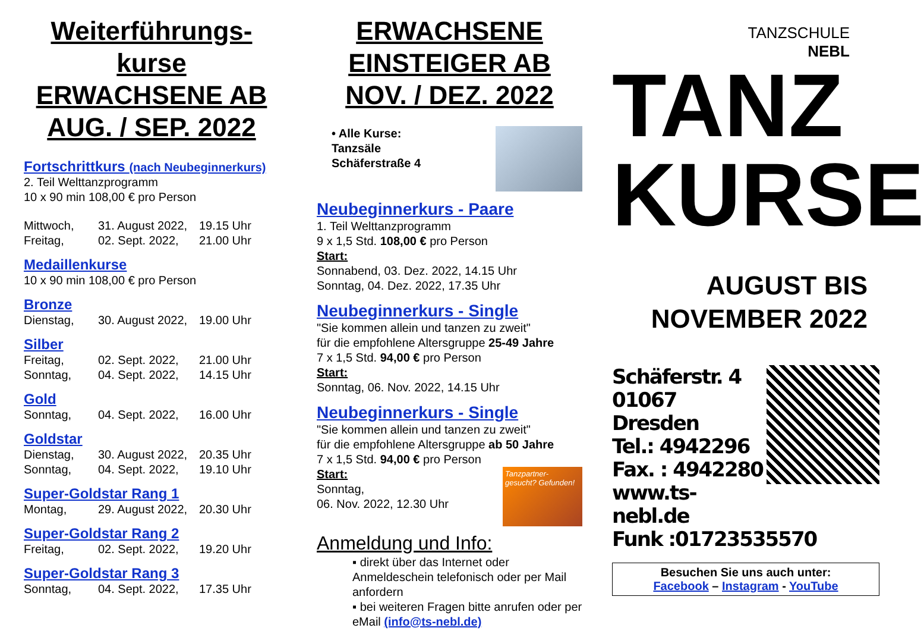Weiterführungs-kurse ERWACHSENE AB AUG. / SEP. 2022
Fortschrittkurs (nach Neubeginnerkurs)
2. Teil Welttanzprogramm
10 x 90 min 108,00 € pro Person
Mittwoch, 31. August 2022, 19.15 Uhr
Freitag, 02. Sept. 2022, 21.00 Uhr
Medaillenkurse
10 x 90 min 108,00 € pro Person
Bronze
Dienstag, 30. August 2022, 19.00 Uhr
Silber
Freitag, 02. Sept. 2022, 21.00 Uhr
Sonntag, 04. Sept. 2022, 14.15 Uhr
Gold
Sonntag, 04. Sept. 2022, 16.00 Uhr
Goldstar
Dienstag, 30. August 2022, 20.35 Uhr
Sonntag, 04. Sept. 2022, 19.10 Uhr
Super-Goldstar Rang 1
Montag, 29. August 2022, 20.30 Uhr
Super-Goldstar Rang 2
Freitag, 02. Sept. 2022, 19.20 Uhr
Super-Goldstar Rang 3
Sonntag, 04. Sept. 2022, 17.35 Uhr
ERWACHSENE EINSTEIGER AB NOV. / DEZ. 2022
• Alle Kurse:
Tanzsäle
Schäferstraße 4
Neubeginnerkurs - Paare
1. Teil Welttanzprogramm
9 x 1,5 Std. 108,00 € pro Person
Start:
Sonnabend, 03. Dez. 2022, 14.15 Uhr
Sonntag, 04. Dez. 2022, 17.35 Uhr
Neubeginnerkurs - Single
"Sie kommen allein und tanzen zu zweit"
für die empfohlene Altersgruppe 25-49 Jahre
7 x 1,5 Std. 94,00 € pro Person
Start:
Sonntag, 06. Nov. 2022, 14.15 Uhr
Neubeginnerkurs - Single
"Sie kommen allein und tanzen zu zweit"
für die empfohlene Altersgruppe ab 50 Jahre
7 x 1,5 Std. 94,00 € pro Person
Tanzpartner- gesucht? Gefunden!
Start:
Sonntag,
06. Nov. 2022, 12.30 Uhr
Anmeldung und Info:
▪ direkt über das Internet oder Anmeldeschein telefonisch oder per Mail anfordern
▪ bei weiteren Fragen bitte anrufen oder per eMail (info@ts-nebl.de)
TANZSCHULE
NEBL
TANZ
KURSE
AUGUST BIS
NOVEMBER 2022
Schäferstr. 4
01067 Dresden
Tel.: 4942296
Fax. : 4942280
www.ts-nebl.de
Funk :01723535570
Besuchen Sie uns auch unter:
Facebook – Instagram - YouTube